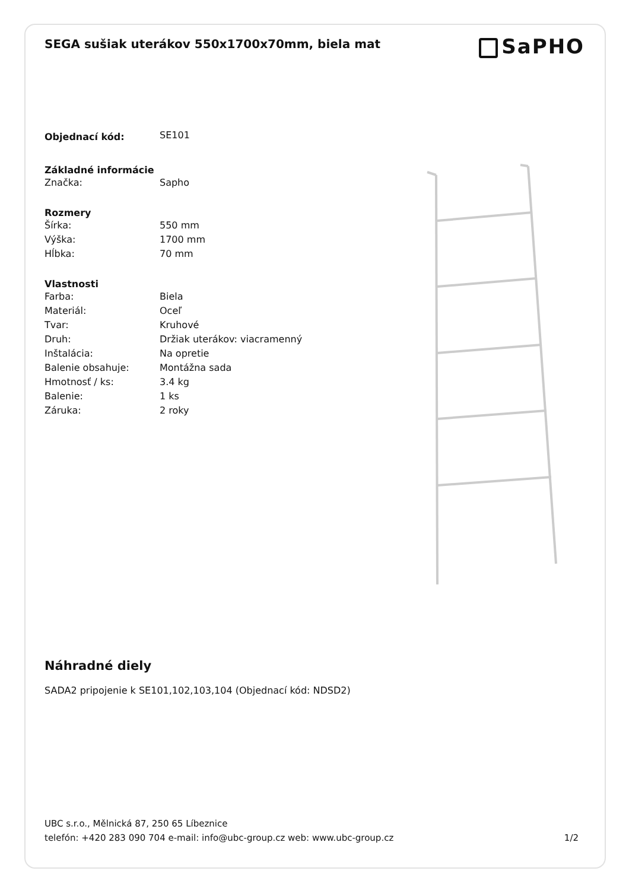SEGA sušiak uterákov 550x1700x70mm, biela mat
SaPHO
| Objednací kód: | SE101 |
| Základné informácie | |
| Značka: | Sapho |
| Rozmery | |
| Šírka: | 550 mm |
| Výška: | 1700 mm |
| Hĺbka: | 70 mm |
| Vlastnosti | |
| Farba: | Biela |
| Materiál: | Oceľ |
| Tvar: | Kruhové |
| Druh: | Držiak uterákov: viacramenný |
| Inštalácia: | Na opretie |
| Balenie obsahuje: | Montážna sada |
| Hmotnosť / ks: | 3.4 kg |
| Balenie: | 1 ks |
| Záruka: | 2 roky |
Náhradné diely
SADA2 pripojenie k SE101,102,103,104 (Objednací kód: NDSD2)
UBC s.r.o., Mělnická 87, 250 65 Líbeznice
telefón: +420 283 090 704 e-mail: info@ubc-group.cz web: www.ubc-group.cz 1/2